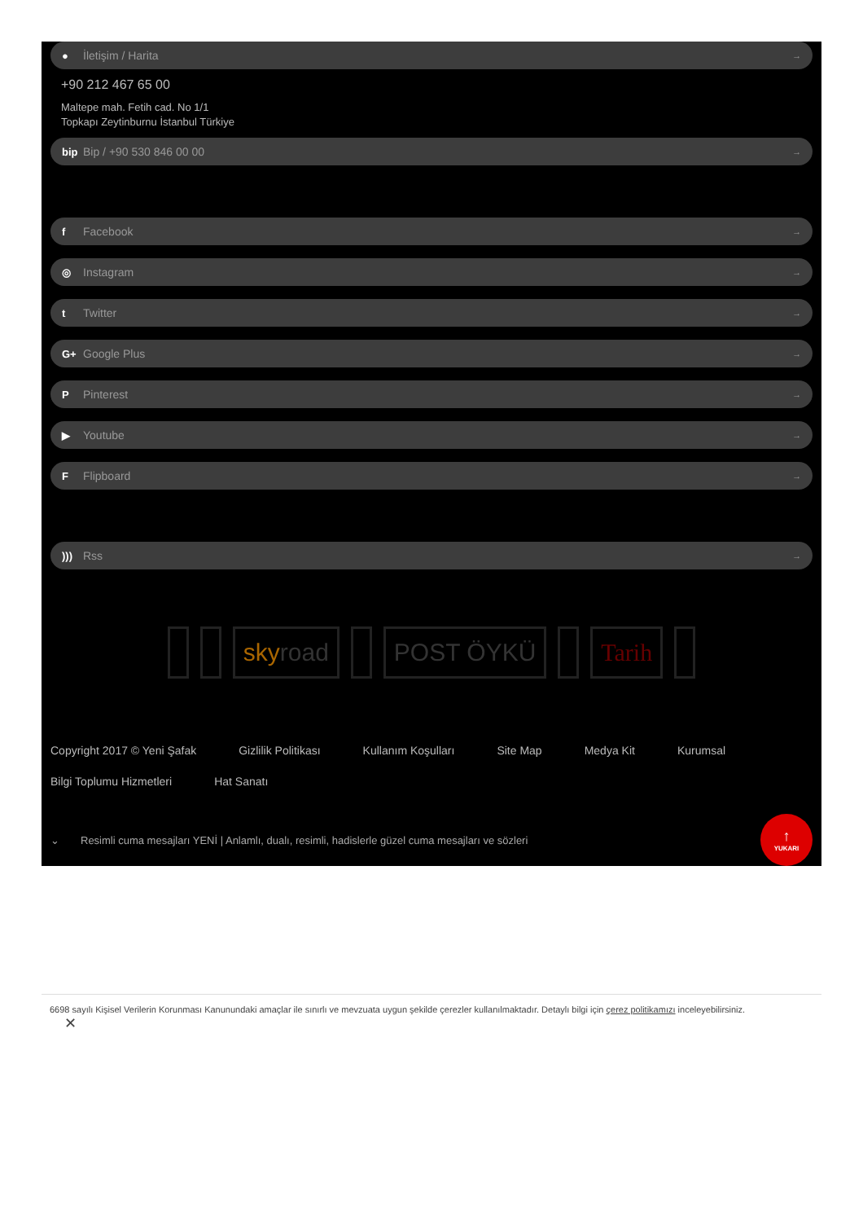● İletişim / Harita →
+90 212 467 65 00
Maltepe mah. Fetih cad. No 1/1
Topkapı Zeytinburnu İstanbul Türkiye
bip Bip / +90 530 846 00 00 →
f Facebook →
◎ Instagram →
t Twitter →
G+ Google Plus →
P Pinterest →
▶ Youtube →
F Flipboard →
))) Rss →
sky road POST ÖYKÜ Tarih
Copyright 2017 © Yeni Şafak Gizlilik Politikası Kullanım Koşulları Site Map Medya Kit Kurumsal Bilgi Toplumu Hizmetleri Hat Sanatı
⌄ Resimli cuma mesajları YENİ | Anlamlı, dualı, resimli, hadislerle güzel cuma mesajları ve sözleri
↑
YUKARI
6698 sayılı Kişisel Verilerin Korunması Kanunundaki amaçlar ile sınırlı ve mevzuata uygun şekilde çerezler kullanılmaktadır. Detaylı bilgi için çerez politikamızı inceleyebilirsiniz.
✕